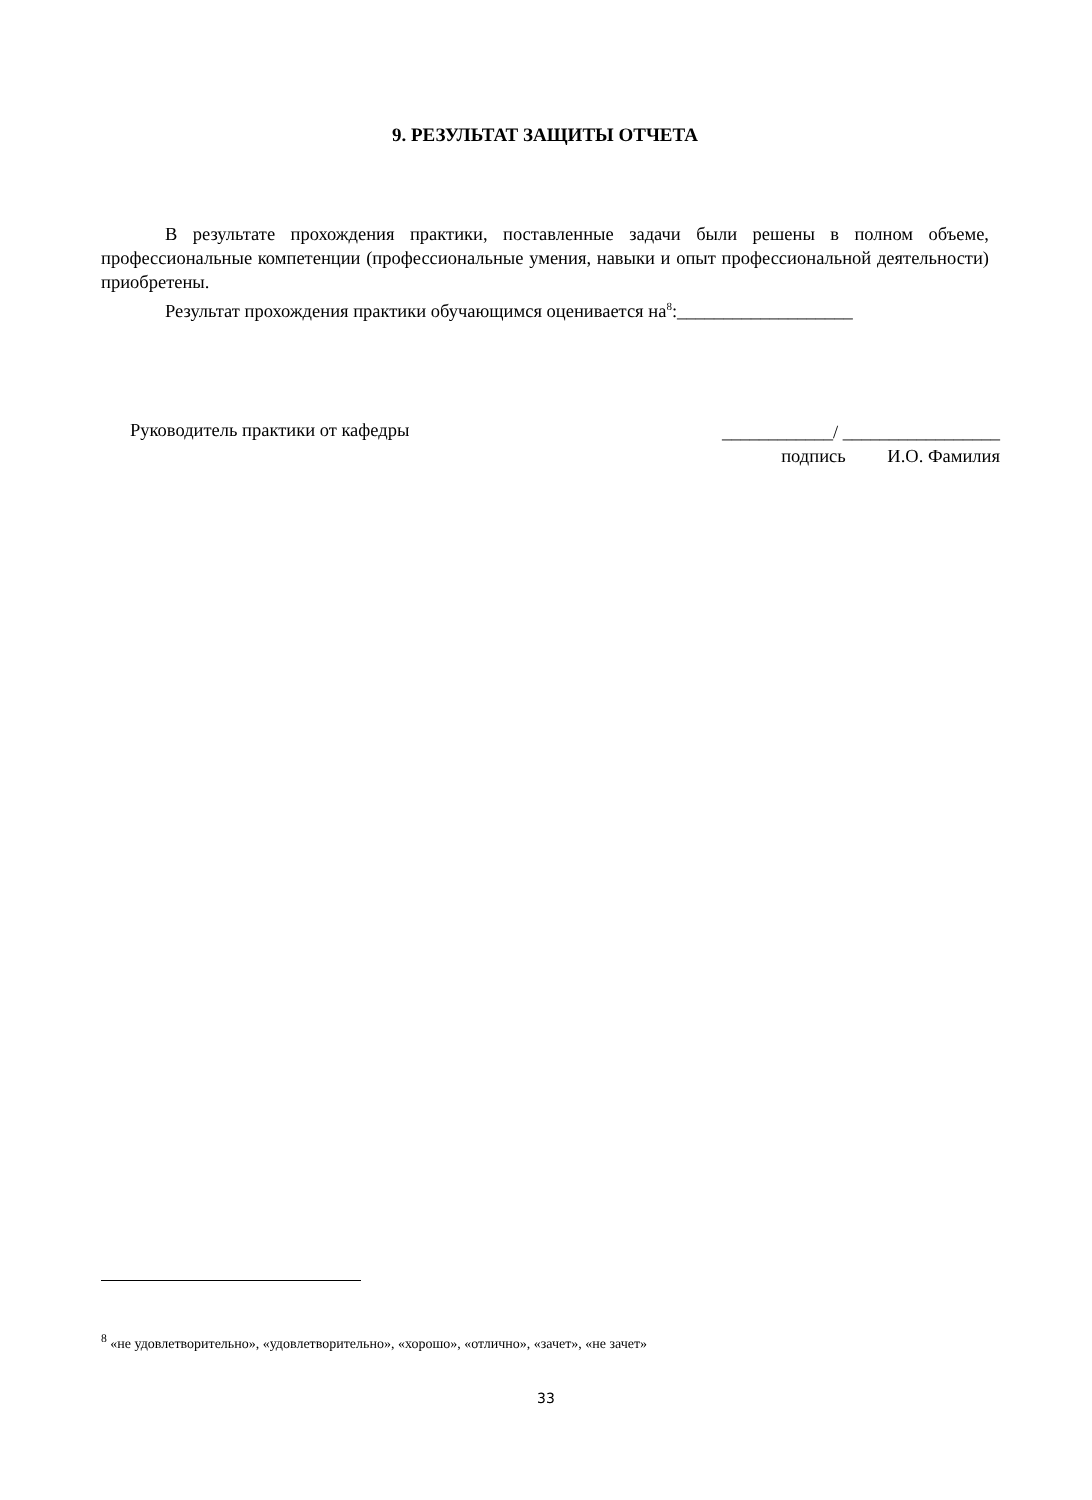9. РЕЗУЛЬТАТ ЗАЩИТЫ ОТЧЕТА
В результате прохождения практики, поставленные задачи были решены в полном объеме, профессиональные компетенции (профессиональные умения, навыки и опыт профессиональной деятельности) приобретены.
Результат прохождения практики обучающимся оценивается на<sup>8</sup>:___________________
Руководитель практики от кафедры
____________/ _________________
подпись И.О. Фамилия
<sup>8</sup> «не удовлетворительно», «удовлетворительно», «хорошо», «отлично», «зачет», «не зачет»
33